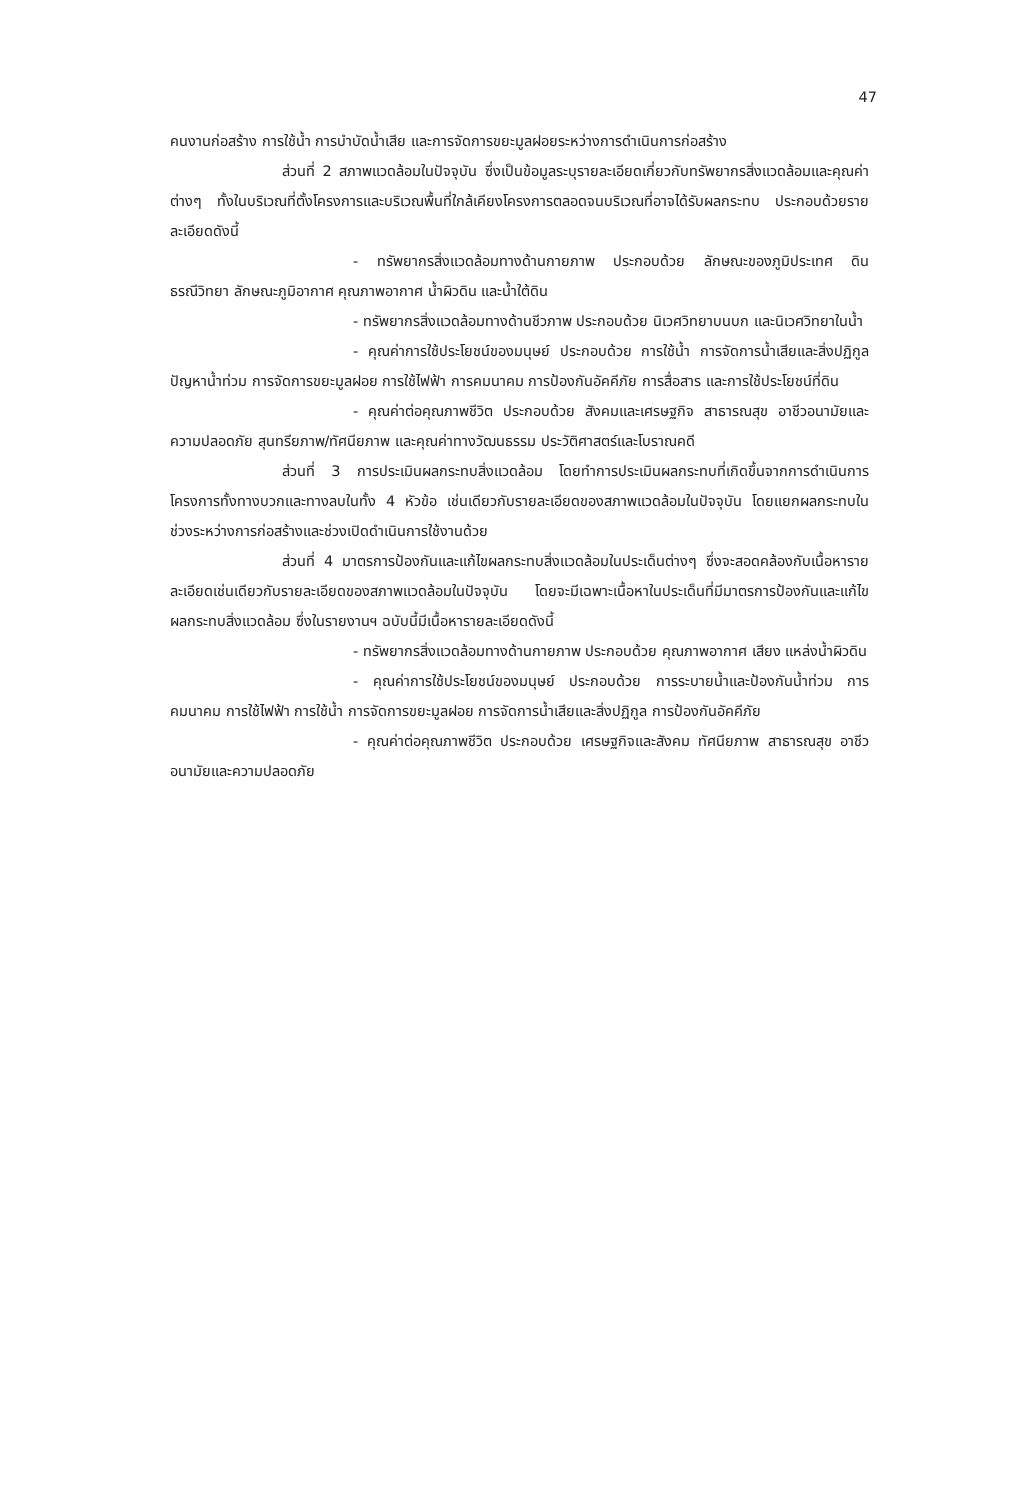47
คนงานก่อสร้าง การใช้น้ำ การบำบัดน้ำเสีย และการจัดการขยะมูลฝอยระหว่างการดำเนินการก่อสร้าง
ส่วนที่ 2 สภาพแวดล้อมในปัจจุบัน ซึ่งเป็นข้อมูลระบุรายละเอียดเกี่ยวกับทรัพยากรสิ่งแวดล้อมและคุณค่าต่างๆ ทั้งในบริเวณที่ตั้งโครงการและบริเวณพื้นที่ใกล้เคียงโครงการตลอดจนบริเวณที่อาจได้รับผลกระทบ ประกอบด้วยรายละเอียดดังนี้
- ทรัพยากรสิ่งแวดล้อมทางด้านกายภาพ ประกอบด้วย ลักษณะของภูมิประเทศ ดิน ธรณีวิทยา ลักษณะภูมิอากาศ คุณภาพอากาศ น้ำผิวดิน และน้ำใต้ดิน
- ทรัพยากรสิ่งแวดล้อมทางด้านชีวภาพ ประกอบด้วย นิเวศวิทยาบนบก และนิเวศวิทยาในน้ำ
- คุณค่าการใช้ประโยชน์ของมนุษย์ ประกอบด้วย การใช้น้ำ การจัดการน้ำเสียและสิ่งปฏิกูล ปัญหาน้ำท่วม การจัดการขยะมูลฝอย การใช้ไฟฟ้า การคมนาคม การป้องกันอัคคีภัย การสื่อสาร และการใช้ประโยชน์ที่ดิน
- คุณค่าต่อคุณภาพชีวิต ประกอบด้วย สังคมและเศรษฐกิจ สาธารณสุข อาชีวอนามัยและความปลอดภัย สุนทรียภาพ/ทัศนียภาพ และคุณค่าทางวัฒนธรรม ประวัติศาสตร์และโบราณคดี
ส่วนที่ 3 การประเมินผลกระทบสิ่งแวดล้อม โดยทำการประเมินผลกระทบที่เกิดขึ้นจากการดำเนินการโครงการทั้งทางบวกและทางลบในทั้ง 4 หัวข้อ เช่นเดียวกับรายละเอียดของสภาพแวดล้อมในปัจจุบัน โดยแยกผลกระทบในช่วงระหว่างการก่อสร้างและช่วงเปิดดำเนินการใช้งานด้วย
ส่วนที่ 4 มาตรการป้องกันและแก้ไขผลกระทบสิ่งแวดล้อมในประเด็นต่างๆ ซึ่งจะสอดคล้องกับเนื้อหารายละเอียดเช่นเดียวกับรายละเอียดของสภาพแวดล้อมในปัจจุบัน โดยจะมีเฉพาะเนื้อหาในประเด็นที่มีมาตรการป้องกันและแก้ไขผลกระทบสิ่งแวดล้อม ซึ่งในรายงานฯ ฉบับนี้มีเนื้อหารายละเอียดดังนี้
- ทรัพยากรสิ่งแวดล้อมทางด้านกายภาพ ประกอบด้วย คุณภาพอากาศ เสียง แหล่งน้ำผิวดิน
- คุณค่าการใช้ประโยชน์ของมนุษย์ ประกอบด้วย การระบายน้ำและป้องกันน้ำท่วม การคมนาคม การใช้ไฟฟ้า การใช้น้ำ การจัดการขยะมูลฝอย การจัดการน้ำเสียและสิ่งปฏิกูล การป้องกันอัคคีภัย
- คุณค่าต่อคุณภาพชีวิต ประกอบด้วย เศรษฐกิจและสังคม ทัศนียภาพ สาธารณสุข อาชีวอนามัยและความปลอดภัย